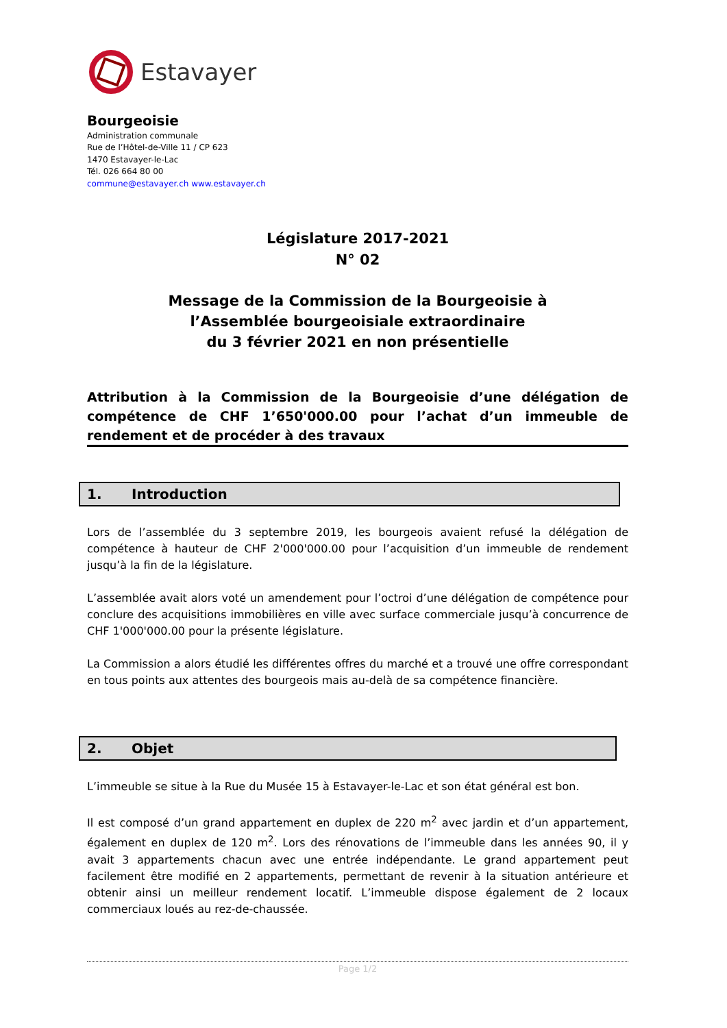Estavayer
Bourgeoisie
Administration communale
Rue de l’Hôtel-de-Ville 11 / CP 623
1470 Estavayer-le-Lac
Tél. 026 664 80 00
commune@estavayer.ch www.estavayer.ch
Législature 2017-2021
N° 02
Message de la Commission de la Bourgeoisie à
l’Assemblée bourgeoisiale extraordinaire
du 3 février 2021 en non présentielle
Attribution à la Commission de la Bourgeoisie d’une délégation de compétence de CHF 1’650'000.00 pour l’achat d’un immeuble de rendement et de procéder à des travaux
1. Introduction
Lors de l’assemblée du 3 septembre 2019, les bourgeois avaient refusé la délégation de compétence à hauteur de CHF 2'000'000.00 pour l’acquisition d’un immeuble de rendement jusqu’à la fin de la législature.
L’assemblée avait alors voté un amendement pour l’octroi d’une délégation de compétence pour conclure des acquisitions immobilières en ville avec surface commerciale jusqu’à concurrence de CHF 1'000'000.00 pour la présente législature.
La Commission a alors étudié les différentes offres du marché et a trouvé une offre correspondant en tous points aux attentes des bourgeois mais au-delà de sa compétence financière.
2. Objet
L’immeuble se situe à la Rue du Musée 15 à Estavayer-le-Lac et son état général est bon.
Il est composé d’un grand appartement en duplex de 220 m<sup>2</sup> avec jardin et d’un appartement, également en duplex de 120 m<sup>2</sup>. Lors des rénovations de l’immeuble dans les années 90, il y avait 3 appartements chacun avec une entrée indépendante. Le grand appartement peut facilement être modifié en 2 appartements, permettant de revenir à la situation antérieure et obtenir ainsi un meilleur rendement locatif. L’immeuble dispose également de 2 locaux commerciaux loués au rez-de-chaussée.
Page 1/2